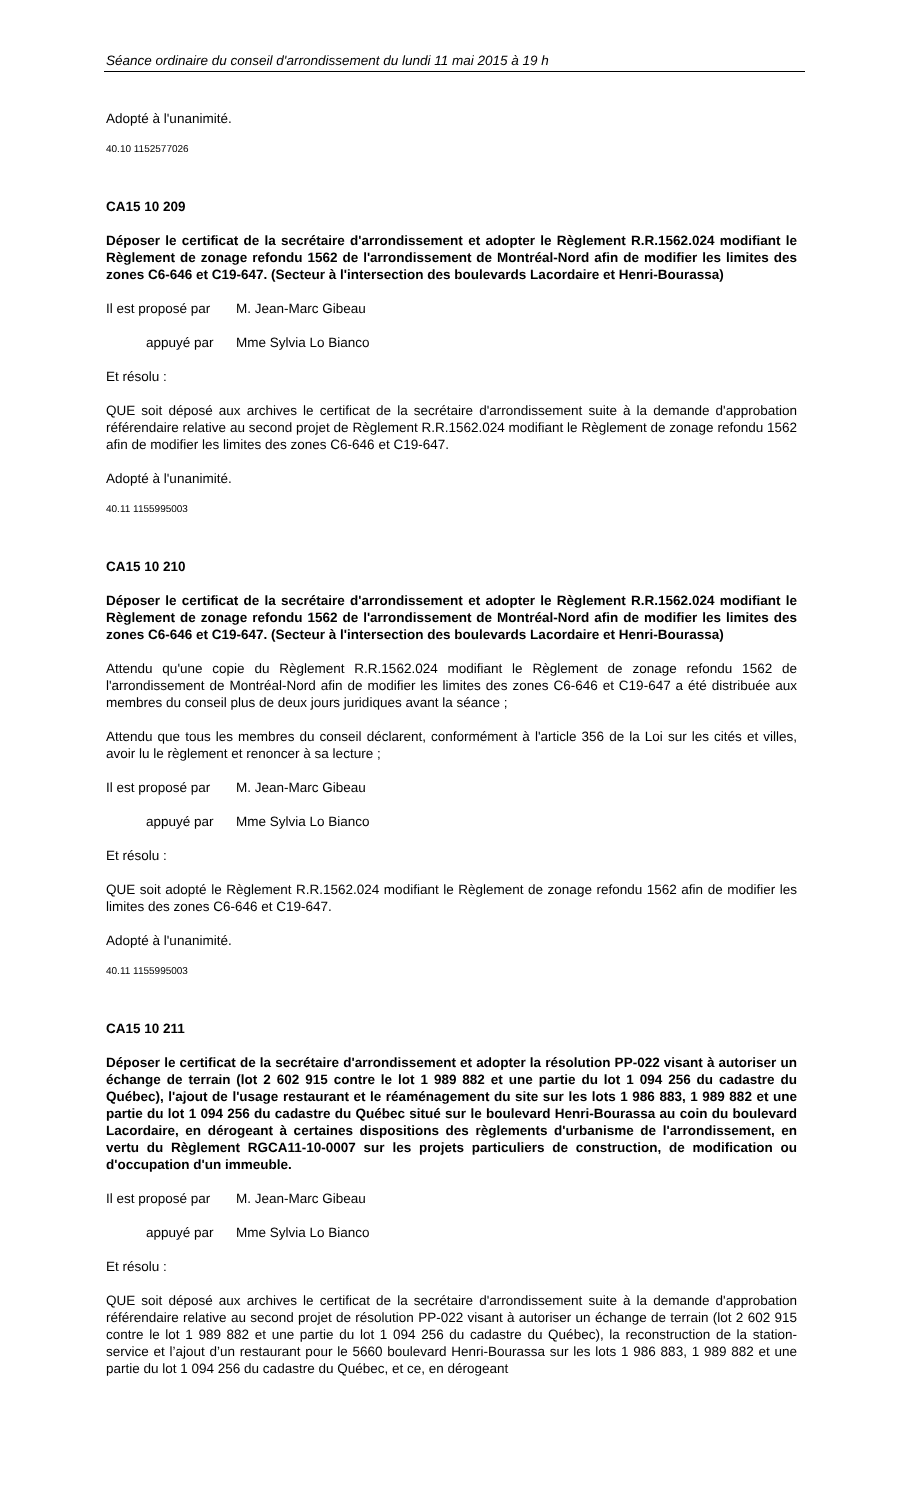Séance ordinaire du conseil d'arrondissement du lundi 11 mai 2015 à 19 h
Adopté à l'unanimité.
40.10 1152577026
CA15 10 209
Déposer le certificat de la secrétaire d'arrondissement et adopter le Règlement R.R.1562.024 modifiant le Règlement de zonage refondu 1562 de l'arrondissement de Montréal-Nord afin de modifier les limites des zones C6-646 et C19-647. (Secteur à l'intersection des boulevards Lacordaire et Henri-Bourassa)
Il est proposé par M. Jean-Marc Gibeau
appuyé par Mme Sylvia Lo Bianco
Et résolu :
QUE soit déposé aux archives le certificat de la secrétaire d'arrondissement suite à la demande d'approbation référendaire relative au second projet de Règlement R.R.1562.024 modifiant le Règlement de zonage refondu 1562 afin de modifier les limites des zones C6-646 et C19-647.
Adopté à l'unanimité.
40.11 1155995003
CA15 10 210
Déposer le certificat de la secrétaire d'arrondissement et adopter le Règlement R.R.1562.024 modifiant le Règlement de zonage refondu 1562 de l'arrondissement de Montréal-Nord afin de modifier les limites des zones C6-646 et C19-647. (Secteur à l'intersection des boulevards Lacordaire et Henri-Bourassa)
Attendu qu'une copie du Règlement R.R.1562.024 modifiant le Règlement de zonage refondu 1562 de l'arrondissement de Montréal-Nord afin de modifier les limites des zones C6-646 et C19-647 a été distribuée aux membres du conseil plus de deux jours juridiques avant la séance ;
Attendu que tous les membres du conseil déclarent, conformément à l'article 356 de la Loi sur les cités et villes, avoir lu le règlement et renoncer à sa lecture ;
Il est proposé par M. Jean-Marc Gibeau
appuyé par Mme Sylvia Lo Bianco
Et résolu :
QUE soit adopté le Règlement R.R.1562.024 modifiant le Règlement de zonage refondu 1562 afin de modifier les limites des zones C6-646 et C19-647.
Adopté à l'unanimité.
40.11 1155995003
CA15 10 211
Déposer le certificat de la secrétaire d'arrondissement et adopter la résolution PP-022 visant à autoriser un échange de terrain (lot 2 602 915 contre le lot 1 989 882 et une partie du lot 1 094 256 du cadastre du Québec), l'ajout de l'usage restaurant et le réaménagement du site sur les lots 1 986 883, 1 989 882 et une partie du lot 1 094 256 du cadastre du Québec situé sur le boulevard Henri-Bourassa au coin du boulevard Lacordaire, en dérogeant à certaines dispositions des règlements d'urbanisme de l'arrondissement, en vertu du Règlement RGCA11-10-0007 sur les projets particuliers de construction, de modification ou d'occupation d'un immeuble.
Il est proposé par M. Jean-Marc Gibeau
appuyé par Mme Sylvia Lo Bianco
Et résolu :
QUE soit déposé aux archives le certificat de la secrétaire d'arrondissement suite à la demande d'approbation référendaire relative au second projet de résolution PP-022 visant à autoriser un échange de terrain (lot 2 602 915 contre le lot 1 989 882 et une partie du lot 1 094 256 du cadastre du Québec), la reconstruction de la station-service et l’ajout d’un restaurant pour le 5660 boulevard Henri-Bourassa sur les lots 1 986 883, 1 989 882 et une partie du lot 1 094 256 du cadastre du Québec, et ce, en dérogeant